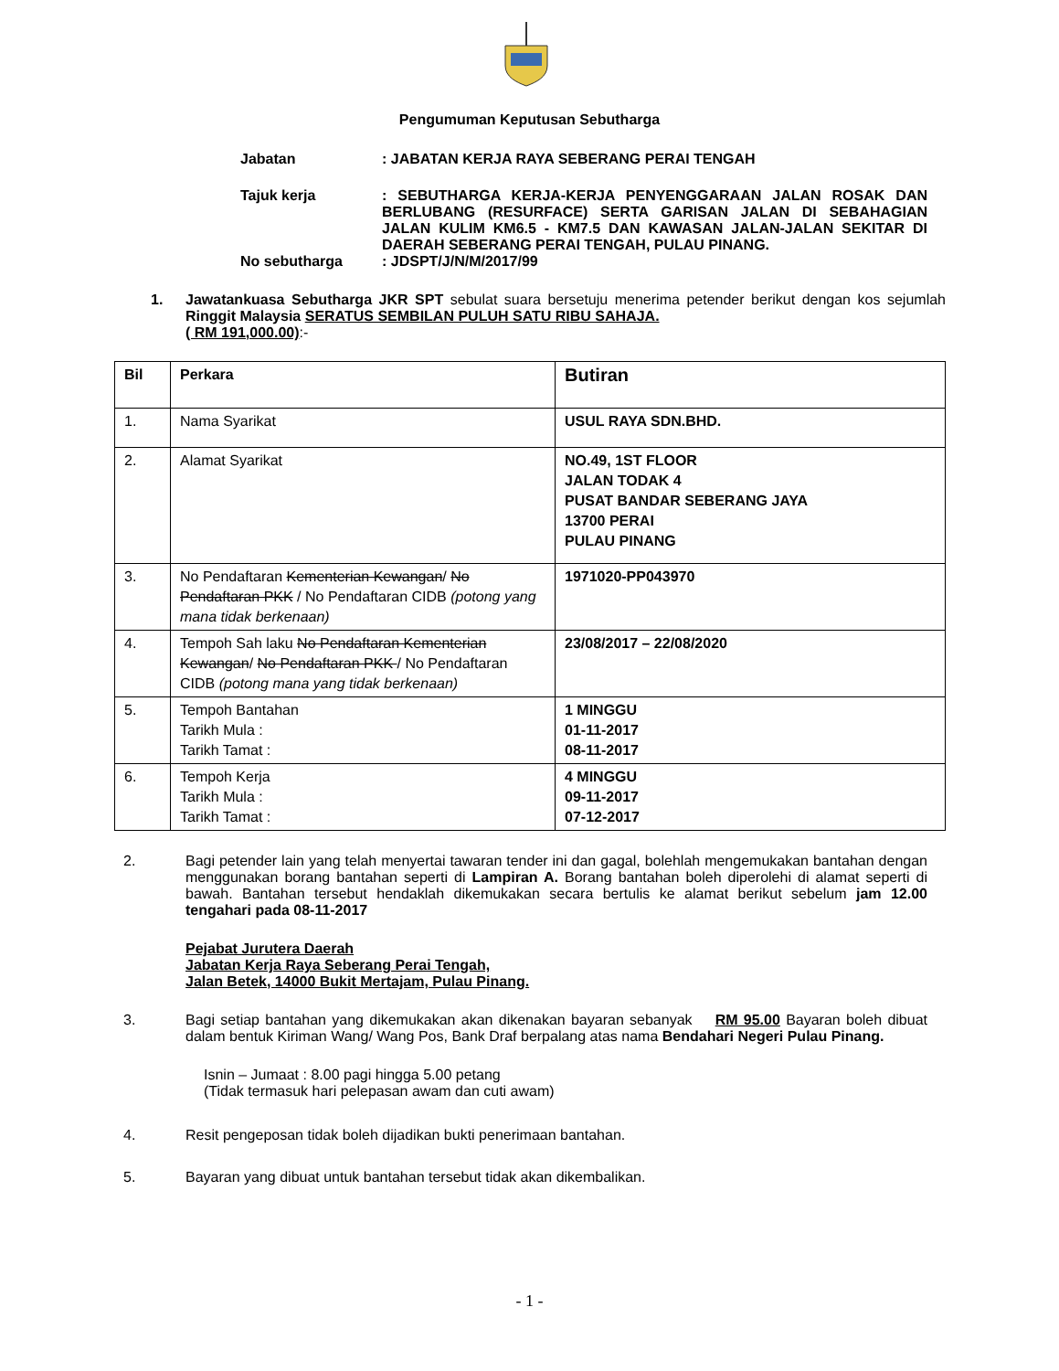Pengumuman Keputusan Sebutharga
Jabatan : JABATAN KERJA RAYA SEBERANG PERAI TENGAH
Tajuk kerja : SEBUTHARGA KERJA-KERJA PENYENGGARAAN JALAN ROSAK DAN BERLUBANG (RESURFACE) SERTA GARISAN JALAN DI SEBAHAGIAN JALAN KULIM KM6.5 - KM7.5 DAN KAWASAN JALAN-JALAN SEKITAR DI DAERAH SEBERANG PERAI TENGAH, PULAU PINANG.
No sebutharga : JDSPT/J/N/M/2017/99
1. Jawatankuasa Sebutharga JKR SPT sebulat suara bersetuju menerima petender berikut dengan kos sejumlah Ringgit Malaysia SERATUS SEMBILAN PULUH SATU RIBU SAHAJA.
( RM 191,000.00):-
| Bil | Perkara | Butiran |
| --- | --- | --- |
| 1. | Nama Syarikat | USUL RAYA SDN.BHD. |
| 2. | Alamat Syarikat | NO.49, 1ST FLOOR JALAN TODAK 4 PUSAT BANDAR SEBERANG JAYA 13700 PERAI PULAU PINANG |
| 3. | No Pendaftaran Kementerian Kewangan / No Pendaftaran PKK / No Pendaftaran CIDB (potong yang mana tidak berkenaan) | 1971020-PP043970 |
| 4. | Tempoh Sah laku No Pendaftaran Kementerian Kewangan / No Pendaftaran PKK / No Pendaftaran CIDB (potong mana yang tidak berkenaan) | 23/08/2017 – 22/08/2020 |
| 5. | Tempoh Bantahan Tarikh Mula : Tarikh Tamat : | 1 MINGGU 01-11-2017 08-11-2017 |
| 6. | Tempoh Kerja Tarikh Mula : Tarikh Tamat : | 4 MINGGU 09-11-2017 07-12-2017 |
2. Bagi petender lain yang telah menyertai tawaran tender ini dan gagal, bolehlah mengemukakan bantahan dengan menggunakan borang bantahan seperti di Lampiran A. Borang bantahan boleh diperolehi di alamat seperti di bawah. Bantahan tersebut hendaklah dikemukakan secara bertulis ke alamat berikut sebelum jam 12.00 tengahari pada 08-11-2017
Pejabat Jurutera Daerah
Jabatan Kerja Raya Seberang Perai Tengah,
Jalan Betek, 14000 Bukit Mertajam, Pulau Pinang.
3. Bagi setiap bantahan yang dikemukakan akan dikenakan bayaran sebanyak RM 95.00 Bayaran boleh dibuat dalam bentuk Kiriman Wang/ Wang Pos, Bank Draf berpalang atas nama Bendahari Negeri Pulau Pinang.
Isnin – Jumaat : 8.00 pagi hingga 5.00 petang
(Tidak termasuk hari pelepasan awam dan cuti awam)
4. Resit pengeposan tidak boleh dijadikan bukti penerimaan bantahan.
5. Bayaran yang dibuat untuk bantahan tersebut tidak akan dikembalikan.
- 1 -